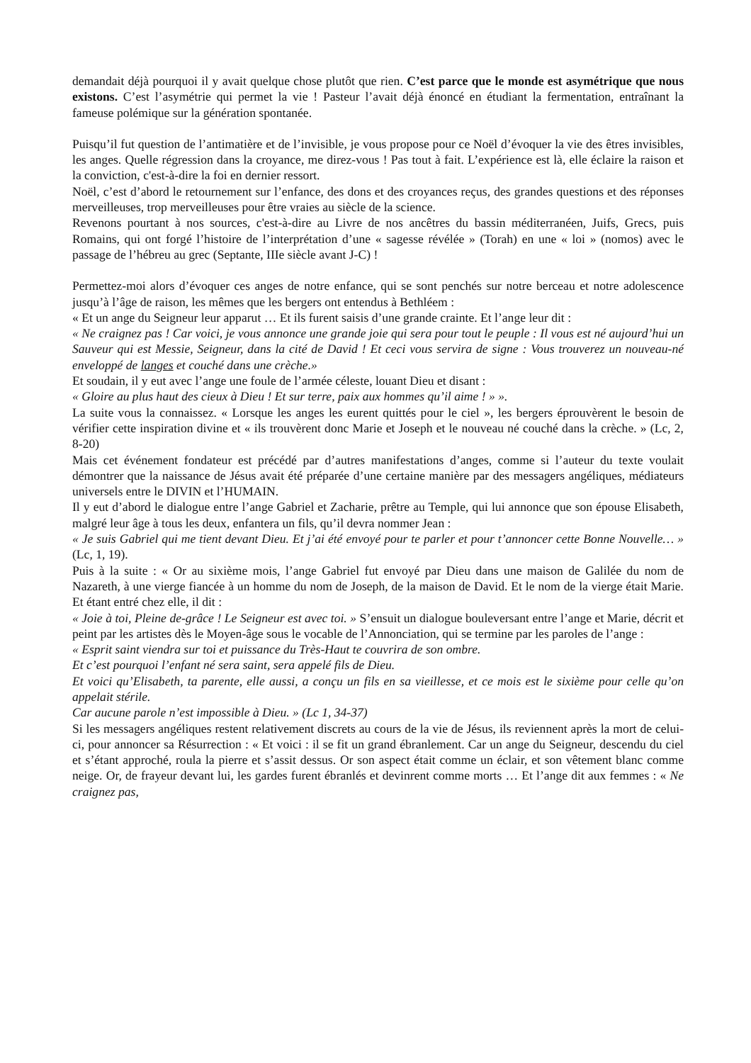demandait déjà pourquoi il y avait quelque chose plutôt que rien. C’est parce que le monde est asymétrique que nous existons. C’est l’asymétrie qui permet la vie ! Pasteur l’avait déjà énoncé en étudiant la fermentation, entraînant la fameuse polémique sur la génération spontanée.
Puisqu’il fut question de l’antimatière et de l’invisible, je vous propose pour ce Noël d’évoquer la vie des êtres invisibles, les anges. Quelle régression dans la croyance, me direz-vous ! Pas tout à fait. L’expérience est là, elle éclaire la raison et la conviction, c'est-à-dire la foi en dernier ressort.
Noël, c’est d’abord le retournement sur l’enfance, des dons et des croyances reçus, des grandes questions et des réponses merveilleuses, trop merveilleuses pour être vraies au siècle de la science.
Revenons pourtant à nos sources, c'est-à-dire au Livre de nos ancêtres du bassin méditerranéen, Juifs, Grecs, puis Romains, qui ont forgé l’histoire de l’interprétation d’une « sagesse révélée » (Torah) en une « loi » (nomos) avec le passage de l’hébreu au grec (Septante, IIIe siècle avant J-C) !
Permettez-moi alors d’évoquer ces anges de notre enfance, qui se sont penchés sur notre berceau et notre adolescence jusqu’à l’âge de raison, les mêmes que les bergers ont entendus à Bethléem :
« Et un ange du Seigneur leur apparut … Et ils furent saisis d’une grande crainte. Et l’ange leur dit :
« Ne craignez pas ! Car voici, je vous annonce une grande joie qui sera pour tout le peuple : Il vous est né aujourd’hui un Sauveur qui est Messie, Seigneur, dans la cité de David ! Et ceci vous servira de signe : Vous trouverez un nouveau-né enveloppé de langes et couché dans une crèche.»
Et soudain, il y eut avec l’ange une foule de l’armée céleste, louant Dieu et disant :
« Gloire au plus haut des cieux à Dieu ! Et sur terre, paix aux hommes qu’il aime ! » ».
La suite vous la connaissez. « Lorsque les anges les eurent quittés pour le ciel », les bergers éprouvèrent le besoin de vérifier cette inspiration divine et « ils trouvèrent donc Marie et Joseph et le nouveau né couché dans la crèche. » (Lc, 2, 8-20)
Mais cet événement fondateur est précédé par d’autres manifestations d’anges, comme si l’auteur du texte voulait démontrer que la naissance de Jésus avait été préparée d’une certaine manière par des messagers angéliques, médiateurs universels entre le DIVIN et l’HUMAIN.
Il y eut d’abord le dialogue entre l’ange Gabriel et Zacharie, prêtre au Temple, qui lui annonce que son épouse Elisabeth, malgré leur âge à tous les deux, enfantera un fils, qu’il devra nommer Jean :
« Je suis Gabriel qui me tient devant Dieu. Et j’ai été envoyé pour te parler et pour t’annoncer cette Bonne Nouvelle… » (Lc, 1, 19).
Puis à la suite : « Or au sixième mois, l’ange Gabriel fut envoyé par Dieu dans une maison de Galilée du nom de Nazareth, à une vierge fiancée à un homme du nom de Joseph, de la maison de David. Et le nom de la vierge était Marie. Et étant entré chez elle, il dit :
« Joie à toi, Pleine de-grâce ! Le Seigneur est avec toi. » S’ensuit un dialogue bouleversant entre l’ange et Marie, décrit et peint par les artistes dès le Moyen-âge sous le vocable de l’Annonciation, qui se termine par les paroles de l’ange :
« Esprit saint viendra sur toi et puissance du Très-Haut te couvrira de son ombre.
Et c’est pourquoi l’enfant né sera saint, sera appelé fils de Dieu.
Et voici qu’Elisabeth, ta parente, elle aussi, a conçu un fils en sa vieillesse, et ce mois est le sixième pour celle qu’on appelait stérile.
Car aucune parole n’est impossible à Dieu. » (Lc 1, 34-37)
Si les messagers angéliques restent relativement discrets au cours de la vie de Jésus, ils reviennent après la mort de celui-ci, pour annoncer sa Résurrection : « Et voici : il se fit un grand ébranlement. Car un ange du Seigneur, descendu du ciel et s’étant approché, roula la pierre et s’assit dessus. Or son aspect était comme un éclair, et son vêtement blanc comme neige. Or, de frayeur devant lui, les gardes furent ébranlés et devinrent comme morts … Et l’ange dit aux femmes : « Ne craignez pas,